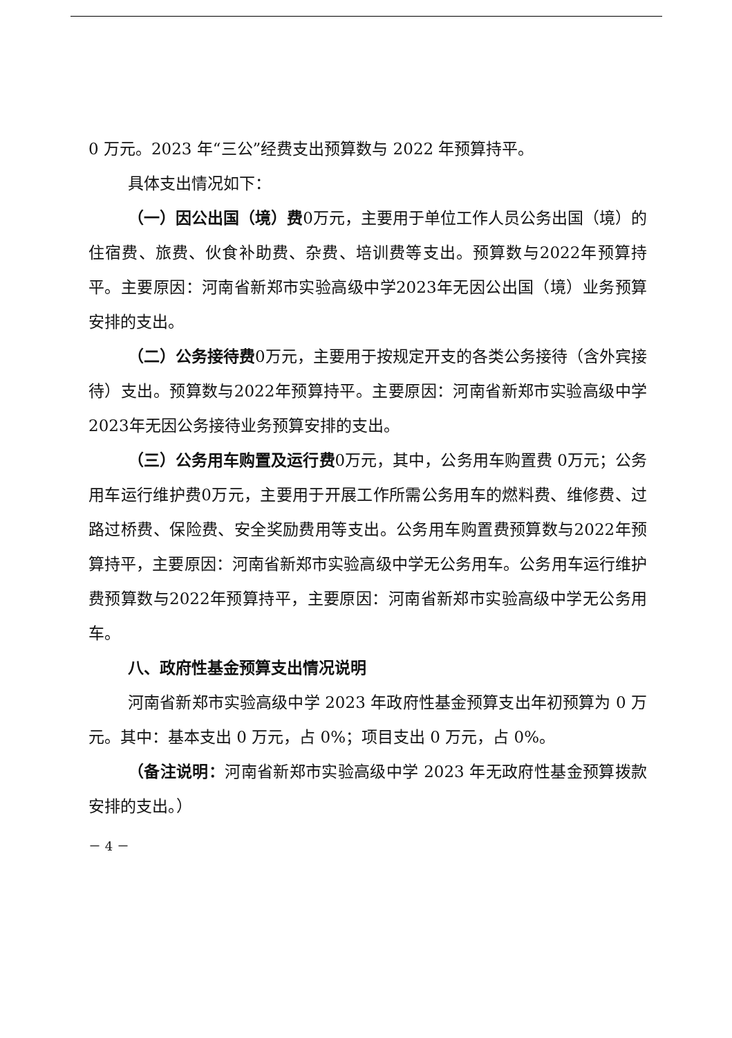0 万元。2023 年“三公”经费支出预算数与 2022 年预算持平。
具体支出情况如下：
（一）因公出国（境）费0万元，主要用于单位工作人员公务出国（境）的住宿费、旅费、伙食补助费、杂费、培训费等支出。预算数与2022年预算持平。主要原因：河南省新郑市实验高级中学2023年无因公出国（境）业务预算安排的支出。
（二）公务接待费0万元，主要用于按规定开支的各类公务接待（含外宾接待）支出。预算数与2022年预算持平。主要原因：河南省新郑市实验高级中学2023年无因公务接待业务预算安排的支出。
（三）公务用车购置及运行费0万元，其中，公务用车购置费 0万元；公务用车运行维护费0万元，主要用于开展工作所需公务用车的燃料费、维修费、过路过桥费、保险费、安全奖励费用等支出。公务用车购置费预算数与2022年预算持平，主要原因：河南省新郑市实验高级中学无公务用车。公务用车运行维护费预算数与2022年预算持平，主要原因：河南省新郑市实验高级中学无公务用车。
八、政府性基金预算支出情况说明
河南省新郑市实验高级中学 2023 年政府性基金预算支出年初预算为 0 万元。其中：基本支出 0 万元，占 0%；项目支出 0 万元，占 0%。
（备注说明：河南省新郑市实验高级中学 2023 年无政府性基金预算拨款安排的支出。）
－ 4 －